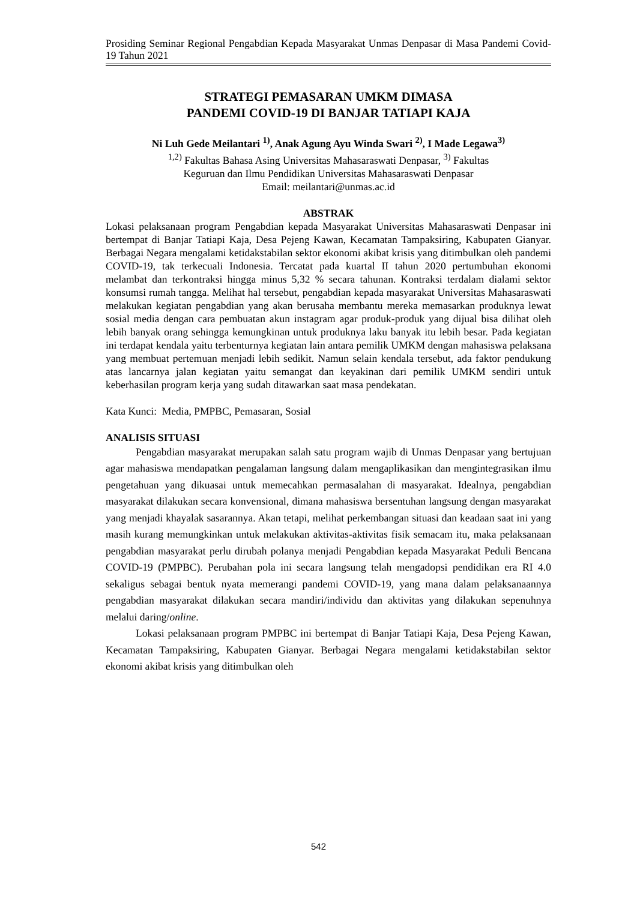Prosiding Seminar Regional Pengabdian Kepada Masyarakat Unmas Denpasar di Masa Pandemi Covid-19 Tahun 2021
STRATEGI PEMASARAN UMKM DIMASA
PANDEMI COVID-19 DI BANJAR TATIAPI KAJA
Ni Luh Gede Meilantari <sup>1)</sup>, Anak Agung Ayu Winda Swari <sup>2)</sup>, I Made Legawa<sup>3)</sup>
<sup>1,2)</sup> Fakultas Bahasa Asing Universitas Mahasaraswati Denpasar, <sup>3)</sup> Fakultas
Keguruan dan Ilmu Pendidikan Universitas Mahasaraswati Denpasar
Email: meilantari@unmas.ac.id
ABSTRAK
Lokasi pelaksanaan program Pengabdian kepada Masyarakat Universitas Mahasaraswati Denpasar ini bertempat di Banjar Tatiapi Kaja, Desa Pejeng Kawan, Kecamatan Tampaksiring, Kabupaten Gianyar. Berbagai Negara mengalami ketidakstabilan sektor ekonomi akibat krisis yang ditimbulkan oleh pandemi COVID-19, tak terkecuali Indonesia. Tercatat pada kuartal II tahun 2020 pertumbuhan ekonomi melambat dan terkontraksi hingga minus 5,32 % secara tahunan. Kontraksi terdalam dialami sektor konsumsi rumah tangga. Melihat hal tersebut, pengabdian kepada masyarakat Universitas Mahasaraswati melakukan kegiatan pengabdian yang akan berusaha membantu mereka memasarkan produknya lewat sosial media dengan cara pembuatan akun instagram agar produk-produk yang dijual bisa dilihat oleh lebih banyak orang sehingga kemungkinan untuk produknya laku banyak itu lebih besar. Pada kegiatan ini terdapat kendala yaitu terbenturnya kegiatan lain antara pemilik UMKM dengan mahasiswa pelaksana yang membuat pertemuan menjadi lebih sedikit. Namun selain kendala tersebut, ada faktor pendukung atas lancarnya jalan kegiatan yaitu semangat dan keyakinan dari pemilik UMKM sendiri untuk keberhasilan program kerja yang sudah ditawarkan saat masa pendekatan.
Kata Kunci: Media, PMPBC, Pemasaran, Sosial
ANALISIS SITUASI
Pengabdian masyarakat merupakan salah satu program wajib di Unmas Denpasar yang bertujuan agar mahasiswa mendapatkan pengalaman langsung dalam mengaplikasikan dan mengintegrasikan ilmu pengetahuan yang dikuasai untuk memecahkan permasalahan di masyarakat. Idealnya, pengabdian masyarakat dilakukan secara konvensional, dimana mahasiswa bersentuhan langsung dengan masyarakat yang menjadi khayalak sasarannya. Akan tetapi, melihat perkembangan situasi dan keadaan saat ini yang masih kurang memungkinkan untuk melakukan aktivitas-aktivitas fisik semacam itu, maka pelaksanaan pengabdian masyarakat perlu dirubah polanya menjadi Pengabdian kepada Masyarakat Peduli Bencana COVID-19 (PMPBC). Perubahan pola ini secara langsung telah mengadopsi pendidikan era RI 4.0 sekaligus sebagai bentuk nyata memerangi pandemi COVID-19, yang mana dalam pelaksanaannya pengabdian masyarakat dilakukan secara mandiri/individu dan aktivitas yang dilakukan sepenuhnya melalui daring/online.
Lokasi pelaksanaan program PMPBC ini bertempat di Banjar Tatiapi Kaja, Desa Pejeng Kawan, Kecamatan Tampaksiring, Kabupaten Gianyar. Berbagai Negara mengalami ketidakstabilan sektor ekonomi akibat krisis yang ditimbulkan oleh
542